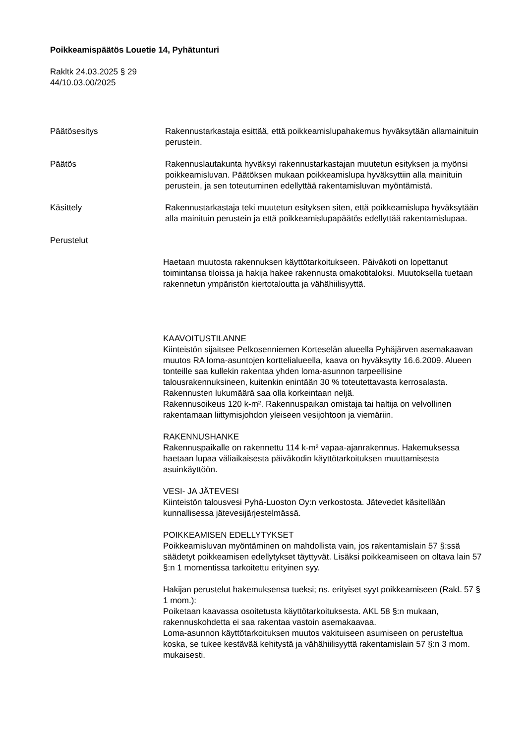Poikkeamispäätös Louetie 14, Pyhätunturi
Rakltk 24.03.2025 § 29
44/10.03.00/2025
Päätösesitys Rakennustarkastaja esittää, että poikkeamislupahakemus hyväksytään allamainituin perustein.
Päätös Rakennuslautakunta hyväksyi rakennustarkastajan muutetun esityksen ja myönsi poikkeamisluvan. Päätöksen mukaan poikkeamislupa hyväksyttiin alla mainituin perustein, ja sen toteutuminen edellyttää rakentamisluvan myöntämistä.
Käsittely Rakennustarkastaja teki muutetun esityksen siten, että poikkeamislupa hyväksytään alla mainituin perustein ja että poikkeamislupapäätös edellyttää rakentamislupaa.
Perustelut
Haetaan muutosta rakennuksen käyttötarkoitukseen. Päiväkoti on lopettanut toimintansa tiloissa ja hakija hakee rakennusta omakotitaloksi. Muutoksella tuetaan rakennetun ympäristön kiertotaloutta ja vähähiilisyyttä.
KAAVOITUSTILANNE
Kiinteistön sijaitsee Pelkosenniemen Korteselän alueella Pyhäjärven asemakaavan muutos RA loma-asuntojen korttelialueella, kaava on hyväksytty 16.6.2009. Alueen tonteille saa kullekin rakentaa yhden loma-asunnon tarpeellisine talousrakennuksineen, kuitenkin enintään 30 % toteutettavasta kerrosalasta. Rakennusten lukumäärä saa olla korkeintaan neljä.
Rakennusoikeus 120 k-m². Rakennuspaikan omistaja tai haltija on velvollinen rakentamaan liittymisjohdon yleiseen vesijohtoon ja viemäriin.
RAKENNUSHANKE
Rakennuspaikalle on rakennettu 114 k-m² vapaa-ajanrakennus. Hakemuksessa haetaan lupaa väliaikaisesta päiväkodin käyttötarkoituksen muuttamisesta asuinkäyttöön.
VESI- JA JÄTEVESI
Kiinteistön talousvesi Pyhä-Luoston Oy:n verkostosta. Jätevedet käsitellään kunnallisessa jätevesijärjestelmässä.
POIKKEAMISEN EDELLYTYKSET
Poikkeamisluvan myöntäminen on mahdollista vain, jos rakentamislain 57 §:ssä säädetyt poikkeamisen edellytykset täyttyvät. Lisäksi poikkeamiseen on oltava lain 57 §:n 1 momentissa tarkoitettu erityinen syy.
Hakijan perustelut hakemuksensa tueksi; ns. erityiset syyt poikkeamiseen (RakL 57 § 1 mom.):
Poiketaan kaavassa osoitetusta käyttötarkoituksesta. AKL 58 §:n mukaan, rakennuskohdetta ei saa rakentaa vastoin asemakaavaa.
Loma-asunnon käyttötarkoituksen muutos vakituiseen asumiseen on perusteltua koska, se tukee kestävää kehitystä ja vähähiilisyyttä rakentamislain 57 §:n 3 mom. mukaisesti.